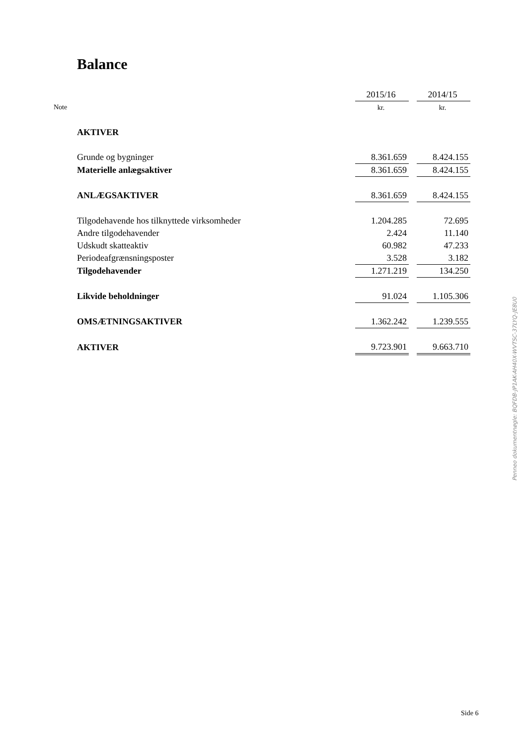Balance
| | | 2015/16 | | 2014/15 |
| Note | | kr. | | kr. |
| | AKTIVER | | | |
| | Grunde og bygninger | 8.361.659 | | 8.424.155 |
| | Materielle anlægsaktiver | 8.361.659 | | 8.424.155 |
| | ANLÆGSAKTIVER | 8.361.659 | | 8.424.155 |
| | Tilgodehavende hos tilknyttede virksomheder | 1.204.285 | | 72.695 |
| | Andre tilgodehavender | 2.424 | | 11.140 |
| | Udskudt skatteaktiv | 60.982 | | 47.233 |
| | Periodeafgrænsningsposter | 3.528 | | 3.182 |
| | Tilgodehavender | 1.271.219 | | 134.250 |
| | Likvide beholdninger | 91.024 | | 1.105.306 |
| | OMSÆTNINGSAKTIVER | 1.362.242 | | 1.239.555 |
| | AKTIVER | 9.723.901 | | 9.663.710 |
Penneo dokumentnøgle: BQFDB-JP1AK-AH40X-WVTSC-37LYQ-JE8U0
Side 6